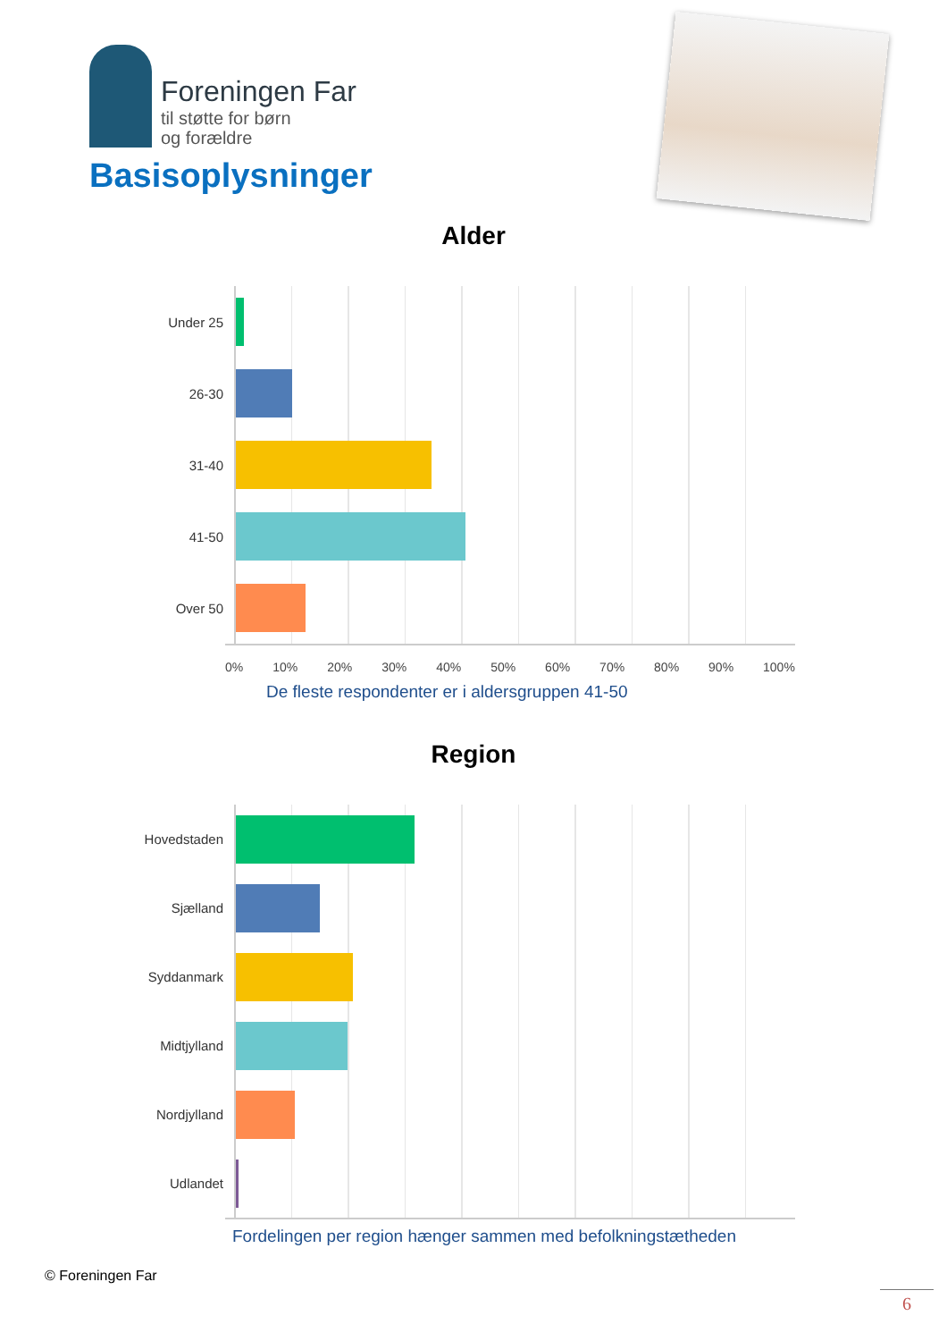Foreningen Far
til støtte for børn
og forældre
Basisoplysninger
Alder
Under 25
26-30
31-40
41-50
Over 50
0% 10% 20% 30% 40% 50% 60% 70% 80% 90% 100%
De fleste respondenter er i aldersgruppen 41-50
Region
Hovedstaden
Sjælland
Syddanmark
Midtjylland
Nordjylland
Udlandet
Fordelingen per region hænger sammen med befolkningstætheden
© Foreningen Far
6